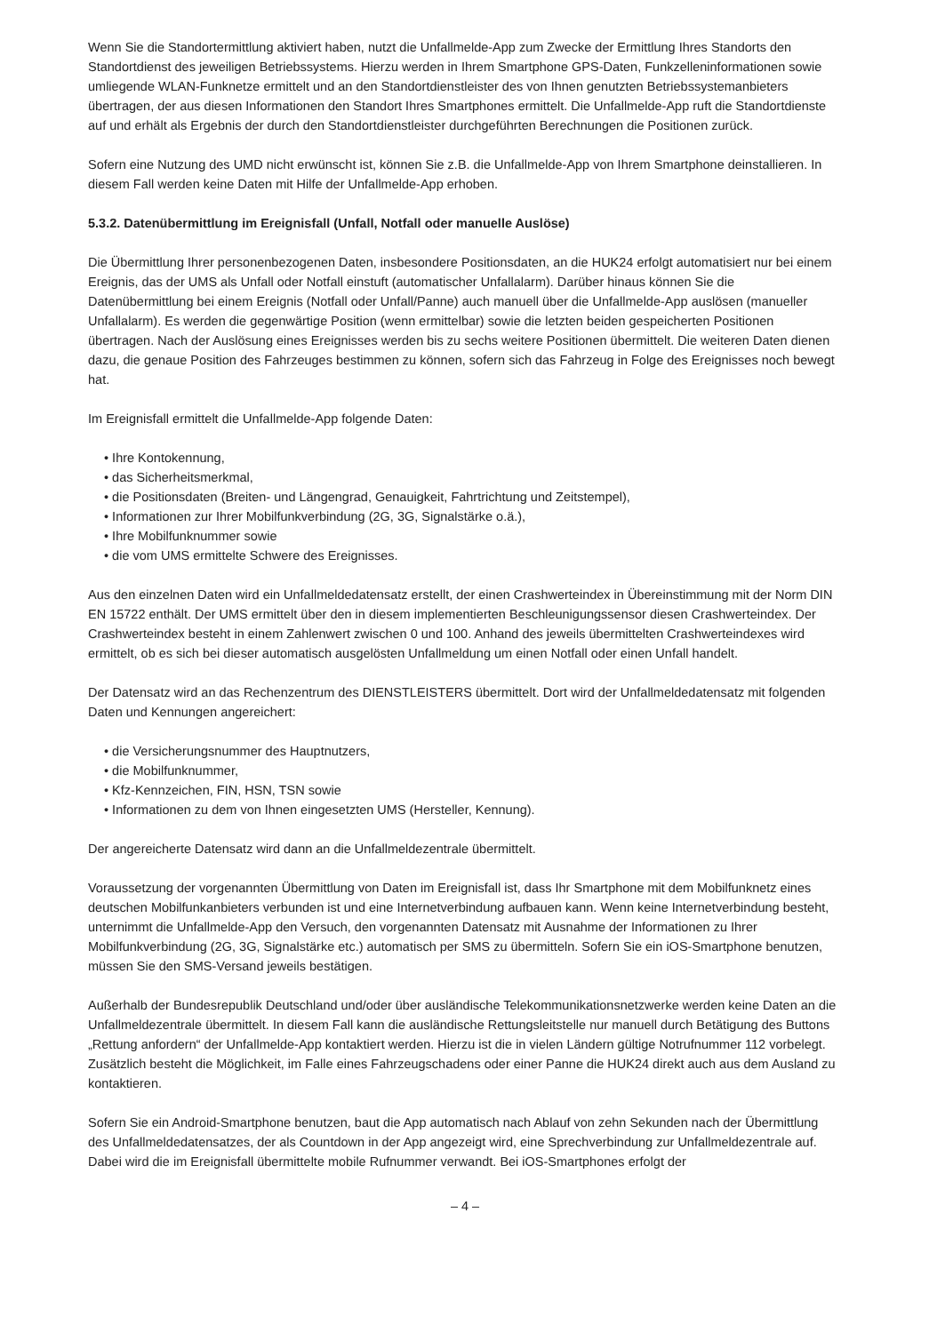Wenn Sie die Standortermittlung aktiviert haben, nutzt die Unfallmelde-App zum Zwecke der Ermittlung Ihres Standorts den Standortdienst des jeweiligen Betriebssystems. Hierzu werden in Ihrem Smartphone GPS-Daten, Funkzelleninformationen sowie umliegende WLAN-Funknetze ermittelt und an den Standortdienstleister des von Ihnen genutzten Betriebssystemanbieters übertragen, der aus diesen Informationen den Standort Ihres Smartphones ermittelt. Die Unfallmelde-App ruft die Standortdienste auf und erhält als Ergebnis der durch den Standortdienstleister durchgeführten Berechnungen die Positionen zurück.
Sofern eine Nutzung des UMD nicht erwünscht ist, können Sie z.B. die Unfallmelde-App von Ihrem Smartphone deinstallieren. In diesem Fall werden keine Daten mit Hilfe der Unfallmelde-App erhoben.
5.3.2. Datenübermittlung im Ereignisfall (Unfall, Notfall oder manuelle Auslöse)
Die Übermittlung Ihrer personenbezogenen Daten, insbesondere Positionsdaten, an die HUK24 erfolgt automatisiert nur bei einem Ereignis, das der UMS als Unfall oder Notfall einstuft (automatischer Unfallalarm). Darüber hinaus können Sie die Datenübermittlung bei einem Ereignis (Notfall oder Unfall/Panne) auch manuell über die Unfallmelde-App auslösen (manueller Unfallalarm). Es werden die gegenwärtige Position (wenn ermittelbar) sowie die letzten beiden gespeicherten Positionen übertragen. Nach der Auslösung eines Ereignisses werden bis zu sechs weitere Positionen übermittelt. Die weiteren Daten dienen dazu, die genaue Position des Fahrzeuges bestimmen zu können, sofern sich das Fahrzeug in Folge des Ereignisses noch bewegt hat.
Im Ereignisfall ermittelt die Unfallmelde-App folgende Daten:
• Ihre Kontokennung,
• das Sicherheitsmerkmal,
• die Positionsdaten (Breiten- und Längengrad, Genauigkeit, Fahrtrichtung und Zeitstempel),
• Informationen zur Ihrer Mobilfunkverbindung (2G, 3G, Signalstärke o.ä.),
• Ihre Mobilfunknummer sowie
• die vom UMS ermittelte Schwere des Ereignisses.
Aus den einzelnen Daten wird ein Unfallmeldedatensatz erstellt, der einen Crashwerteindex in Übereinstimmung mit der Norm DIN EN 15722 enthält. Der UMS ermittelt über den in diesem implementierten Beschleunigungssensor diesen Crashwerteindex. Der Crashwerteindex besteht in einem Zahlenwert zwischen 0 und 100. Anhand des jeweils übermittelten Crashwerteindexes wird ermittelt, ob es sich bei dieser automatisch ausgelösten Unfallmeldung um einen Notfall oder einen Unfall handelt.
Der Datensatz wird an das Rechenzentrum des DIENSTLEISTERS übermittelt. Dort wird der Unfallmeldedatensatz mit folgenden Daten und Kennungen angereichert:
• die Versicherungsnummer des Hauptnutzers,
• die Mobilfunknummer,
• Kfz-Kennzeichen, FIN, HSN, TSN sowie
• Informationen zu dem von Ihnen eingesetzten UMS (Hersteller, Kennung).
Der angereicherte Datensatz wird dann an die Unfallmeldezentrale übermittelt.
Voraussetzung der vorgenannten Übermittlung von Daten im Ereignisfall ist, dass Ihr Smartphone mit dem Mobilfunknetz eines deutschen Mobilfunkanbieters verbunden ist und eine Internetverbindung aufbauen kann. Wenn keine Internetverbindung besteht, unternimmt die Unfallmelde-App den Versuch, den vorgenannten Datensatz mit Ausnahme der Informationen zu Ihrer Mobilfunkverbindung (2G, 3G, Signalstärke etc.) automatisch per SMS zu übermitteln. Sofern Sie ein iOS-Smartphone benutzen, müssen Sie den SMS-Versand jeweils bestätigen.
Außerhalb der Bundesrepublik Deutschland und/oder über ausländische Telekommunikationsnetzwerke werden keine Daten an die Unfallmeldezentrale übermittelt. In diesem Fall kann die ausländische Rettungsleitstelle nur manuell durch Betätigung des Buttons „Rettung anfordern“ der Unfallmelde-App kontaktiert werden. Hierzu ist die in vielen Ländern gültige Notrufnummer 112 vorbelegt. Zusätzlich besteht die Möglichkeit, im Falle eines Fahrzeugschadens oder einer Panne die HUK24 direkt auch aus dem Ausland zu kontaktieren.
Sofern Sie ein Android-Smartphone benutzen, baut die App automatisch nach Ablauf von zehn Sekunden nach der Übermittlung des Unfallmeldedatensatzes, der als Countdown in der App angezeigt wird, eine Sprechverbindung zur Unfallmeldezentrale auf. Dabei wird die im Ereignisfall übermittelte mobile Rufnummer verwandt. Bei iOS-Smartphones erfolgt der
– 4 –